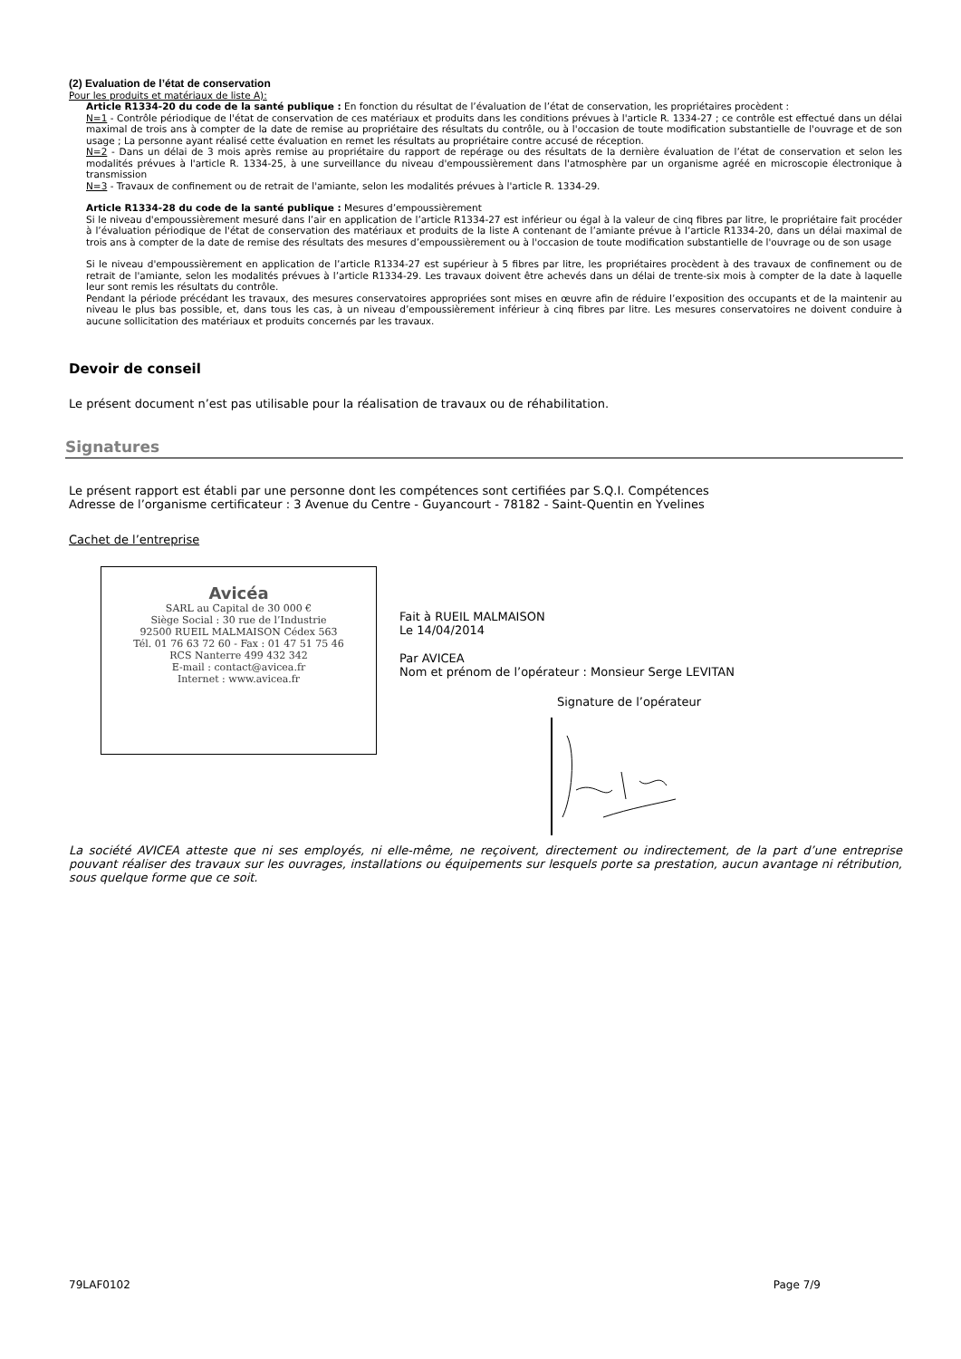(2) Evaluation de l’état de conservation
Pour les produits et matériaux de liste A):
Article R1334-20 du code de la santé publique : En fonction du résultat de l’évaluation de l’état de conservation, les propriétaires procèdent :
N=1 - Contrôle périodique de l'état de conservation de ces matériaux et produits dans les conditions prévues à l'article R. 1334-27 ; ce contrôle est effectué dans un délai maximal de trois ans à compter de la date de remise au propriétaire des résultats du contrôle, ou à l'occasion de toute modification substantielle de l'ouvrage et de son usage ; La personne ayant réalisé cette évaluation en remet les résultats au propriétaire contre accusé de réception.
N=2 - Dans un délai de 3 mois après remise au propriétaire du rapport de repérage ou des résultats de la dernière évaluation de l’état de conservation et selon les modalités prévues à l'article R. 1334-25, à une surveillance du niveau d'empoussièrement dans l'atmosphère par un organisme agréé en microscopie électronique à transmission
N=3 - Travaux de confinement ou de retrait de l'amiante, selon les modalités prévues à l'article R. 1334-29.
Article R1334-28 du code de la santé publique : Mesures d’empoussièrement
Si le niveau d'empoussièrement mesuré dans l’air en application de l’article R1334-27 est inférieur ou égal à la valeur de cinq fibres par litre, le propriétaire fait procéder à l’évaluation périodique de l'état de conservation des matériaux et produits de la liste A contenant de l’amiante prévue à l’article R1334-20, dans un délai maximal de trois ans à compter de la date de remise des résultats des mesures d’empoussièrement ou à l'occasion de toute modification substantielle de l'ouvrage ou de son usage
Si le niveau d'empoussièrement en application de l’article R1334-27 est supérieur à 5 fibres par litre, les propriétaires procèdent à des travaux de confinement ou de retrait de l'amiante, selon les modalités prévues à l’article R1334-29. Les travaux doivent être achevés dans un délai de trente-six mois à compter de la date à laquelle leur sont remis les résultats du contrôle.
Pendant la période précédant les travaux, des mesures conservatoires appropriées sont mises en œuvre afin de réduire l’exposition des occupants et de la maintenir au niveau le plus bas possible, et, dans tous les cas, à un niveau d’empoussièrement inférieur à cinq fibres par litre. Les mesures conservatoires ne doivent conduire à aucune sollicitation des matériaux et produits concernés par les travaux.
Devoir de conseil
Le présent document n’est pas utilisable pour la réalisation de travaux ou de réhabilitation.
Signatures
Le présent rapport est établi par une personne dont les compétences sont certifiées par S.Q.I. Compétences
Adresse de l’organisme certificateur : 3 Avenue du Centre - Guyancourt - 78182 - Saint-Quentin en Yvelines
Cachet de l’entreprise
Avicéa
SARL au Capital de 30 000 €
Siège Social : 30 rue de l’Industrie
92500 RUEIL MALMAISON Cédex 563
Tél. 01 76 63 72 60 - Fax : 01 47 51 75 46
RCS Nanterre 499 432 342
E-mail : contact@avicea.fr
Internet : www.avicea.fr
Fait à RUEIL MALMAISON
Le 14/04/2014
Par AVICEA
Nom et prénom de l’opérateur : Monsieur Serge LEVITAN
Signature de l’opérateur
La société AVICEA atteste que ni ses employés, ni elle-même, ne reçoivent, directement ou indirectement, de la part d’une entreprise pouvant réaliser des travaux sur les ouvrages, installations ou équipements sur lesquels porte sa prestation, aucun avantage ni rétribution, sous quelque forme que ce soit.
79LAF0102 Page 7/9